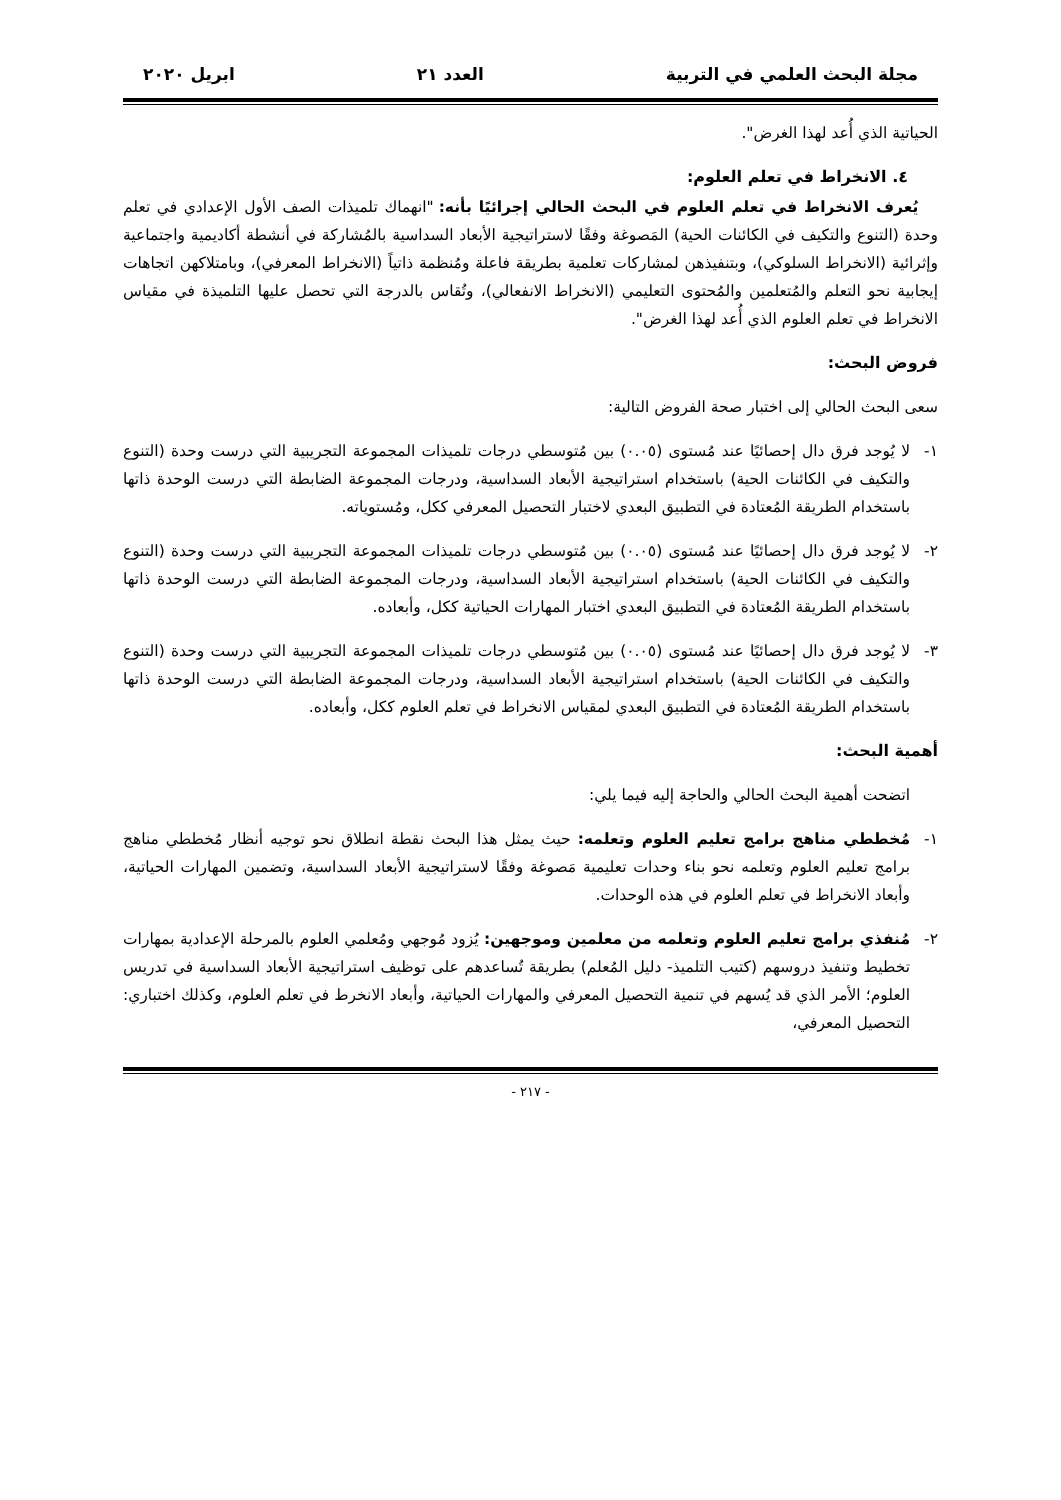مجلة البحث العلمي في التربية العدد ٢١ ابريل ٢٠٢٠
الحياتية الذي أُعد لهذا الغرض".
٤. الانخراط في تعلم العلوم:
يُعرف الانخراط في تعلم العلوم في البحث الحالي إجرائيًا بأنه: "انهماك تلميذات الصف الأول الإعدادي في تعلم وحدة (التنوع والتكيف في الكائنات الحية) المَصوغة وفقًا لاستراتيجية الأبعاد السداسية بالمُشاركة في أنشطة أكاديمية واجتماعية وإثرائية (الانخراط السلوكي)، وبتنفيذهن لمشاركات تعلمية بطريقة فاعلة ومُنظمة ذاتياً (الانخراط المعرفي)، وبامتلاكهن اتجاهات إيجابية نحو التعلم والمُتعلمين والمُحتوى التعليمي (الانخراط الانفعالي)، وتُقاس بالدرجة التي تحصل عليها التلميذة في مقياس الانخراط في تعلم العلوم الذي أُعد لهذا الغرض".
فروض البحث:
سعى البحث الحالي إلى اختبار صحة الفروض التالية:
١- لا يُوجد فرق دال إحصائيًا عند مُستوى (٠.٠٥) بين مُتوسطي درجات تلميذات المجموعة التجريبية التي درست وحدة (التنوع والتكيف في الكائنات الحية) باستخدام استراتيجية الأبعاد السداسية، ودرجات المجموعة الضابطة التي درست الوحدة ذاتها باستخدام الطريقة المُعتادة في التطبيق البعدي لاختبار التحصيل المعرفي ككل، ومُستوياته.
٢- لا يُوجد فرق دال إحصائيًا عند مُستوى (٠.٠٥) بين مُتوسطي درجات تلميذات المجموعة التجريبية التي درست وحدة (التنوع والتكيف في الكائنات الحية) باستخدام استراتيجية الأبعاد السداسية، ودرجات المجموعة الضابطة التي درست الوحدة ذاتها باستخدام الطريقة المُعتادة في التطبيق البعدي اختبار المهارات الحياتية ككل، وأبعاده.
٣- لا يُوجد فرق دال إحصائيًا عند مُستوى (٠.٠٥) بين مُتوسطي درجات تلميذات المجموعة التجريبية التي درست وحدة (التنوع والتكيف في الكائنات الحية) باستخدام استراتيجية الأبعاد السداسية، ودرجات المجموعة الضابطة التي درست الوحدة ذاتها باستخدام الطريقة المُعتادة في التطبيق البعدي لمقياس الانخراط في تعلم العلوم ككل، وأبعاده.
أهمية البحث:
اتضحت أهمية البحث الحالي والحاجة إليه فيما يلي:
١- مُخططي مناهج برامج تعليم العلوم وتعلمه: حيث يمثل هذا البحث نقطة انطلاق نحو توجيه أنظار مُخططي مناهج برامج تعليم العلوم وتعلمه نحو بناء وحدات تعليمية مَصوغة وفقًا لاستراتيجية الأبعاد السداسية، وتضمين المهارات الحياتية، وأبعاد الانخراط في تعلم العلوم في هذه الوحدات.
٢- مُنفذي برامج تعليم العلوم وتعلمه من معلمين وموجهين: يُزود مُوجهي ومُعلمي العلوم بالمرحلة الإعدادية بمهارات تخطيط وتنفيذ دروسهم (كتيب التلميذ- دليل المُعلم) بطريقة تُساعدهم على توظيف استراتيجية الأبعاد السداسية في تدريس العلوم؛ الأمر الذي قد يُسهم في تنمية التحصيل المعرفي والمهارات الحياتية، وأبعاد الانخرط في تعلم العلوم، وكذلك اختباري: التحصيل المعرفي،
- ٢١٧ -